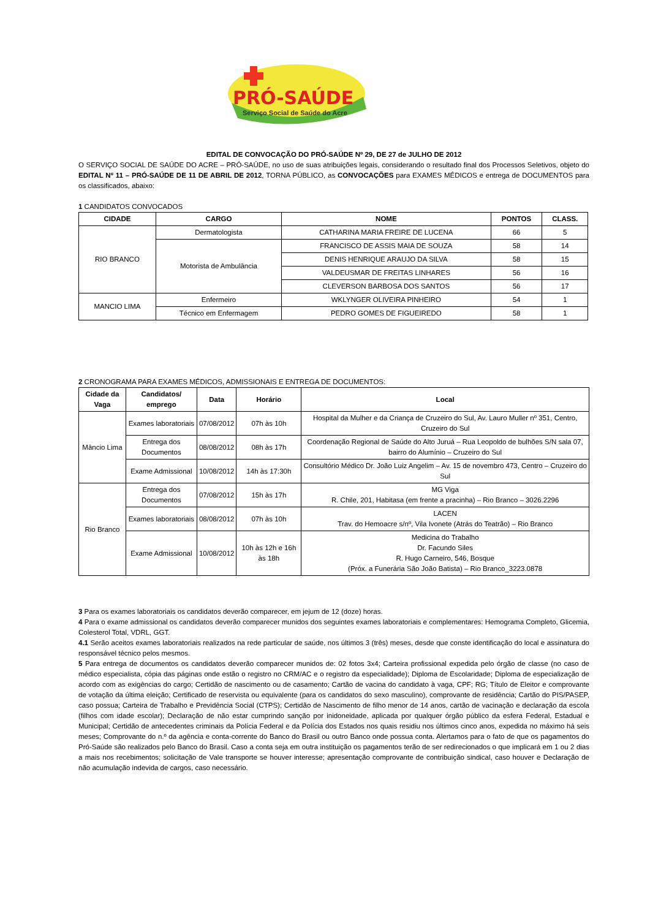PRÓ-SAÚDE
Serviço Social de Saúde do Acre
EDITAL DE CONVOCAÇÃO DO PRÓ-SAÚDE Nº 29, DE 27 de JULHO DE 2012
O SERVIÇO SOCIAL DE SAÚDE DO ACRE – PRÓ-SAÚDE, no uso de suas atribuições legais, considerando o resultado final dos Processos Seletivos, objeto do EDITAL Nº 11 – PRÓ-SAÚDE DE 11 DE ABRIL DE 2012, TORNA PÚBLICO, as CONVOCAÇÕES para EXAMES MÉDICOS e entrega de DOCUMENTOS para os classificados, abaixo:
1 CANDIDATOS CONVOCADOS
| CIDADE | CARGO | NOME | PONTOS | CLASS. |
| --- | --- | --- | --- | --- |
| RIO BRANCO | Dermatologista | CATHARINA MARIA FREIRE DE LUCENA | 66 | 5 |
| | Motorista de Ambulância | FRANCISCO DE ASSIS MAIA DE SOUZA | 58 | 14 |
| | | DENIS HENRIQUE ARAUJO DA SILVA | 58 | 15 |
| | | VALDEUSMAR DE FREITAS LINHARES | 56 | 16 |
| | | CLEVERSON BARBOSA DOS SANTOS | 56 | 17 |
| MANCIO LIMA | Enfermeiro | WKLYNGER OLIVEIRA PINHEIRO | 54 | 1 |
| | Técnico em Enfermagem | PEDRO GOMES DE FIGUEIREDO | 58 | 1 |
2 CRONOGRAMA PARA EXAMES MÉDICOS, ADMISSIONAIS E ENTREGA DE DOCUMENTOS:
| Cidade da Vaga | Candidatos/ emprego | Data | Horário | Local |
| --- | --- | --- | --- | --- |
| Mâncio Lima | Exames laboratoriais | 07/08/2012 | 07h às 10h | Hospital da Mulher e da Criança de Cruzeiro do Sul, Av. Lauro Muller nº 351, Centro, Cruzeiro do Sul |
| | Entrega dos Documentos | 08/08/2012 | 08h às 17h | Coordenação Regional de Saúde do Alto Juruá – Rua Leopoldo de bulhões S/N sala 07, bairro do Alumínio – Cruzeiro do Sul |
| | Exame Admissional | 10/08/2012 | 14h às 17:30h | Consultório Médico Dr. João Luiz Angelim – Av. 15 de novembro 473, Centro – Cruzeiro do Sul |
| Rio Branco | Entrega dos Documentos | 07/08/2012 | 15h às 17h | MG Viga R. Chile, 201, Habitasa (em frente a pracinha) – Rio Branco – 3026.2296 |
| | Exames laboratoriais | 08/08/2012 | 07h às 10h | LACEN Trav. do Hemoacre s/nº, Vila Ivonete (Atrás do Teatrão) – Rio Branco |
| | Exame Admissional | 10/08/2012 | 10h às 12h e 16h às 18h | Medicina do Trabalho Dr. Facundo Siles R. Hugo Carneiro, 546, Bosque (Próx. a Funerária São João Batista) – Rio Branco_3223.0878 |
3 Para os exames laboratoriais os candidatos deverão comparecer, em jejum de 12 (doze) horas.
4 Para o exame admissional os candidatos deverão comparecer munidos dos seguintes exames laboratoriais e complementares: Hemograma Completo, Glicemia, Colesterol Total, VDRL, GGT.
4.1 Serão aceitos exames laboratoriais realizados na rede particular de saúde, nos últimos 3 (três) meses, desde que conste identificação do local e assinatura do responsável técnico pelos mesmos.
5 Para entrega de documentos os candidatos deverão comparecer munidos de: 02 fotos 3x4; Carteira profissional expedida pelo órgão de classe (no caso de médico especialista, cópia das páginas onde estão o registro no CRM/AC e o registro da especialidade); Diploma de Escolaridade; Diploma de especialização de acordo com as exigências do cargo; Certidão de nascimento ou de casamento; Cartão de vacina do candidato à vaga, CPF; RG; Título de Eleitor e comprovante de votação da última eleição; Certificado de reservista ou equivalente (para os candidatos do sexo masculino), comprovante de residência; Cartão do PIS/PASEP, caso possua; Carteira de Trabalho e Previdência Social (CTPS); Certidão de Nascimento de filho menor de 14 anos, cartão de vacinação e declaração da escola (filhos com idade escolar); Declaração de não estar cumprindo sanção por inidoneidade, aplicada por qualquer órgão público da esfera Federal, Estadual e Municipal; Certidão de antecedentes criminais da Polícia Federal e da Polícia dos Estados nos quais residiu nos últimos cinco anos, expedida no máximo há seis meses; Comprovante do n.º da agência e conta-corrente do Banco do Brasil ou outro Banco onde possua conta. Alertamos para o fato de que os pagamentos do Pró-Saúde são realizados pelo Banco do Brasil. Caso a conta seja em outra instituição os pagamentos terão de ser redirecionados o que implicará em 1 ou 2 dias a mais nos recebimentos; solicitação de Vale transporte se houver interesse; apresentação comprovante de contribuição sindical, caso houver e Declaração de não acumulação indevida de cargos, caso necessário.